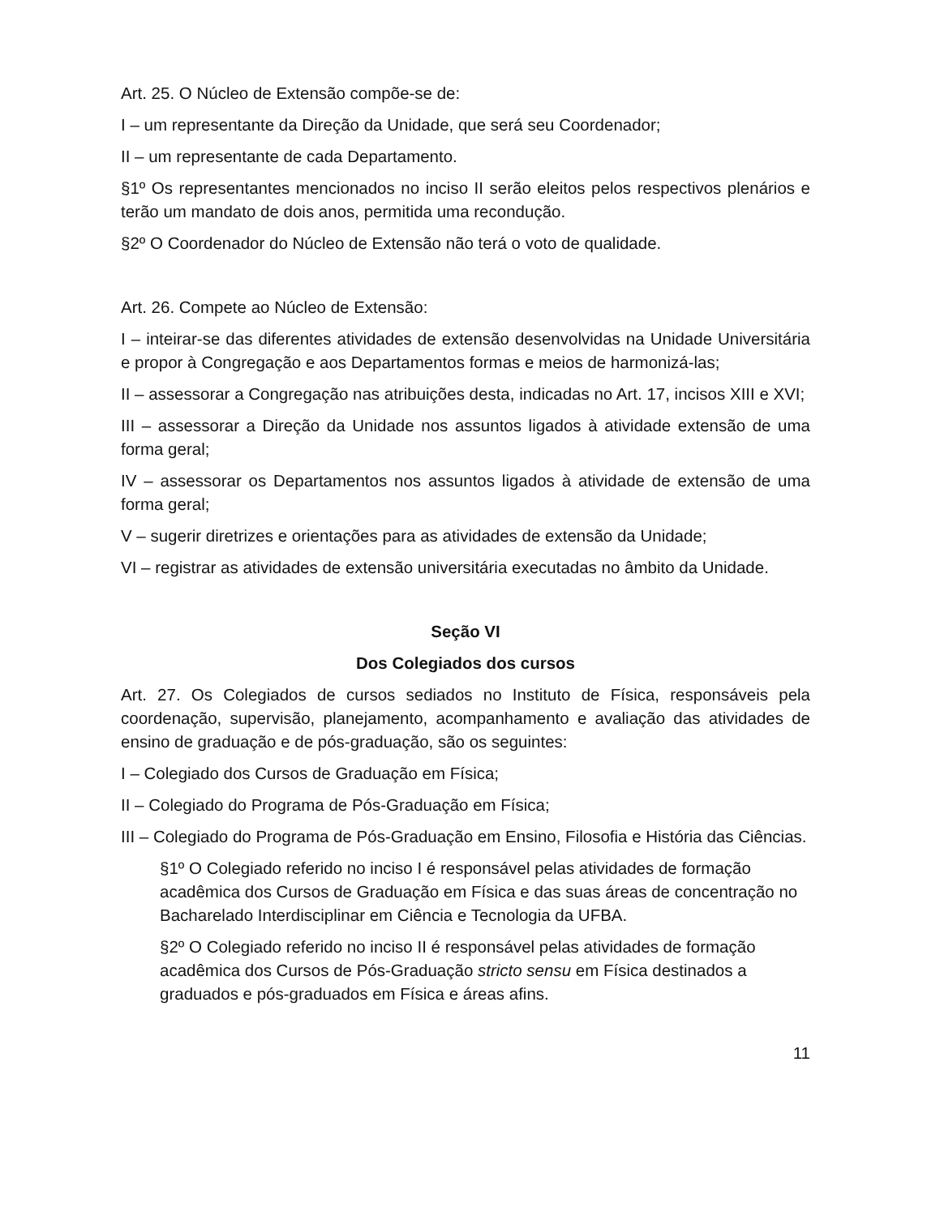Art. 25. O Núcleo de Extensão compõe-se de:
I – um representante da Direção da Unidade, que será seu Coordenador;
II – um representante de cada Departamento.
§1º Os representantes mencionados no inciso II serão eleitos pelos respectivos plenários e terão um mandato de dois anos, permitida uma recondução.
§2º O Coordenador do Núcleo de Extensão não terá o voto de qualidade.
Art. 26. Compete ao Núcleo de Extensão:
I – inteirar-se das diferentes atividades de extensão desenvolvidas na Unidade Universitária e propor à Congregação e aos Departamentos formas e meios de harmonizá-las;
II – assessorar a Congregação nas atribuições desta, indicadas no Art. 17, incisos XIII e XVI;
III – assessorar a Direção da Unidade nos assuntos ligados à atividade extensão de uma forma geral;
IV – assessorar os Departamentos nos assuntos ligados à atividade de extensão de uma forma geral;
V – sugerir diretrizes e orientações para as atividades de extensão da Unidade;
VI – registrar as atividades de extensão universitária executadas no âmbito da Unidade.
Seção VI
Dos Colegiados dos cursos
Art. 27. Os Colegiados de cursos sediados no Instituto de Física, responsáveis pela coordenação, supervisão, planejamento, acompanhamento e avaliação das atividades de ensino de graduação e de pós-graduação, são os seguintes:
I – Colegiado dos Cursos de Graduação em Física;
II – Colegiado do Programa de Pós-Graduação em Física;
III – Colegiado do Programa de Pós-Graduação em Ensino, Filosofia e História das Ciências.
§1º O Colegiado referido no inciso I é responsável pelas atividades de formação acadêmica dos Cursos de Graduação em Física e das suas áreas de concentração no Bacharelado Interdisciplinar em Ciência e Tecnologia da UFBA.
§2º O Colegiado referido no inciso II é responsável pelas atividades de formação acadêmica dos Cursos de Pós-Graduação stricto sensu em Física destinados a graduados e pós-graduados em Física e áreas afins.
11